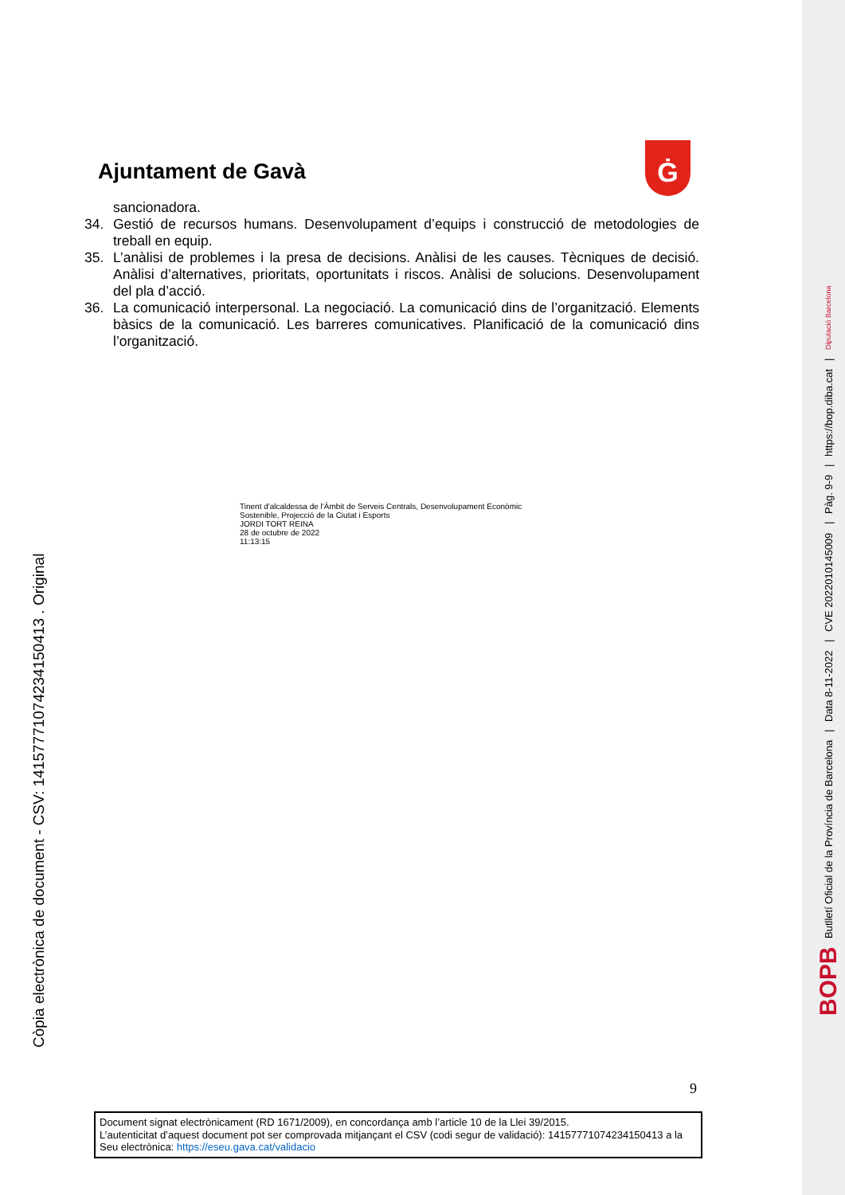Ajuntament de Gavà Ġ
sancionadora.
34. Gestió de recursos humans. Desenvolupament d’equips i construcció de metodologies de treball en equip.
35. L’anàlisi de problemes i la presa de decisions. Anàlisi de les causes. Tècniques de decisió. Anàlisi d’alternatives, prioritats, oportunitats i riscos. Anàlisi de solucions. Desenvolupament del pla d’acció.
36. La comunicació interpersonal. La negociació. La comunicació dins de l’organització. Elements bàsics de la comunicació. Les barreres comunicatives. Planificació de la comunicació dins l’organització.
Tinent d'alcaldessa de l'Àmbit de Serveis Centrals, Desenvolupament Econòmic
Sostenible, Projecció de la Ciutat i Esports
JORDI TORT REINA
28 de octubre de 2022
11:13:15
Còpia electrònica de document - CSV: 14157771074234150413 . Original
9
Document signat electrònicament (RD 1671/2009), en concordança amb l’article 10 de la Llei 39/2015.
L’autenticitat d’aquest document pot ser comprovada mitjançant el CSV (codi segur de validació): 14157771074234150413 a la Seu electrònica: https://eseu.gava.cat/validacio
BOPB Butlletí Oficial de la Província de Barcelona | Data 8-11-2022 | CVE 2022010145009 | Pàg. 9-9 | https://bop.diba.cat | Diputació Barcelona